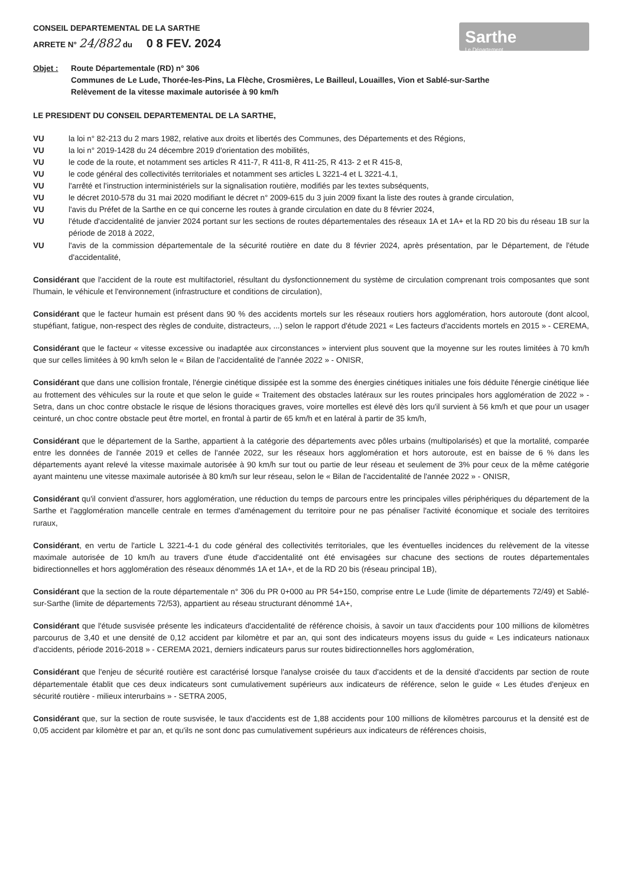CONSEIL DEPARTEMENTAL DE LA SARTHE
ARRETE N° 24/882 du 0 8 FEV. 2024
Sarthe
Le Département
Objet : Route Départementale (RD) n° 306
Communes de Le Lude, Thorée-les-Pins, La Flèche, Crosmières, Le Bailleul, Louailles, Vion et Sablé-sur-Sarthe
Relèvement de la vitesse maximale autorisée à 90 km/h
LE PRESIDENT DU CONSEIL DEPARTEMENTAL DE LA SARTHE,
VU la loi n° 82-213 du 2 mars 1982, relative aux droits et libertés des Communes, des Départements et des Régions,
VU la loi n° 2019-1428 du 24 décembre 2019 d'orientation des mobilités,
VU le code de la route, et notamment ses articles R 411-7, R 411-8, R 411-25, R 413- 2 et R 415-8,
VU le code général des collectivités territoriales et notamment ses articles L 3221-4 et L 3221-4.1,
VU l'arrêté et l'instruction interministériels sur la signalisation routière, modifiés par les textes subséquents,
VU le décret 2010-578 du 31 mai 2020 modifiant le décret n° 2009-615 du 3 juin 2009 fixant la liste des routes à grande circulation,
VU l'avis du Préfet de la Sarthe en ce qui concerne les routes à grande circulation en date du 8 février 2024,
VU l'étude d'accidentalité de janvier 2024 portant sur les sections de routes départementales des réseaux 1A et 1A+ et la RD 20 bis du réseau 1B sur la période de 2018 à 2022,
VU l'avis de la commission départementale de la sécurité routière en date du 8 février 2024, après présentation, par le Département, de l'étude d'accidentalité,
Considérant que l'accident de la route est multifactoriel, résultant du dysfonctionnement du système de circulation comprenant trois composantes que sont l'humain, le véhicule et l'environnement (infrastructure et conditions de circulation),
Considérant que le facteur humain est présent dans 90 % des accidents mortels sur les réseaux routiers hors agglomération, hors autoroute (dont alcool, stupéfiant, fatigue, non-respect des règles de conduite, distracteurs, ...) selon le rapport d'étude 2021 « Les facteurs d'accidents mortels en 2015 » - CEREMA,
Considérant que le facteur « vitesse excessive ou inadaptée aux circonstances » intervient plus souvent que la moyenne sur les routes limitées à 70 km/h que sur celles limitées à 90 km/h selon le « Bilan de l'accidentalité de l'année 2022 » - ONISR,
Considérant que dans une collision frontale, l'énergie cinétique dissipée est la somme des énergies cinétiques initiales une fois déduite l'énergie cinétique liée au frottement des véhicules sur la route et que selon le guide « Traitement des obstacles latéraux sur les routes principales hors agglomération de 2022 » - Setra, dans un choc contre obstacle le risque de lésions thoraciques graves, voire mortelles est élevé dès lors qu'il survient à 56 km/h et que pour un usager ceinturé, un choc contre obstacle peut être mortel, en frontal à partir de 65 km/h et en latéral à partir de 35 km/h,
Considérant que le département de la Sarthe, appartient à la catégorie des départements avec pôles urbains (multipolarisés) et que la mortalité, comparée entre les données de l'année 2019 et celles de l'année 2022, sur les réseaux hors agglomération et hors autoroute, est en baisse de 6 % dans les départements ayant relevé la vitesse maximale autorisée à 90 km/h sur tout ou partie de leur réseau et seulement de 3% pour ceux de la même catégorie ayant maintenu une vitesse maximale autorisée à 80 km/h sur leur réseau, selon le « Bilan de l'accidentalité de l'année 2022 » - ONISR,
Considérant qu'il convient d'assurer, hors agglomération, une réduction du temps de parcours entre les principales villes périphériques du département de la Sarthe et l'agglomération mancelle centrale en termes d'aménagement du territoire pour ne pas pénaliser l'activité économique et sociale des territoires ruraux,
Considérant, en vertu de l'article L 3221-4-1 du code général des collectivités territoriales, que les éventuelles incidences du relèvement de la vitesse maximale autorisée de 10 km/h au travers d'une étude d'accidentalité ont été envisagées sur chacune des sections de routes départementales bidirectionnelles et hors agglomération des réseaux dénommés 1A et 1A+, et de la RD 20 bis (réseau principal 1B),
Considérant que la section de la route départementale n° 306 du PR 0+000 au PR 54+150, comprise entre Le Lude (limite de départements 72/49) et Sablé-sur-Sarthe (limite de départements 72/53), appartient au réseau structurant dénommé 1A+,
Considérant que l'étude susvisée présente les indicateurs d'accidentalité de référence choisis, à savoir un taux d'accidents pour 100 millions de kilomètres parcourus de 3,40 et une densité de 0,12 accident par kilomètre et par an, qui sont des indicateurs moyens issus du guide « Les indicateurs nationaux d'accidents, période 2016-2018 » - CEREMA 2021, derniers indicateurs parus sur routes bidirectionnelles hors agglomération,
Considérant que l'enjeu de sécurité routière est caractérisé lorsque l'analyse croisée du taux d'accidents et de la densité d'accidents par section de route départementale établit que ces deux indicateurs sont cumulativement supérieurs aux indicateurs de référence, selon le guide « Les études d'enjeux en sécurité routière - milieux interurbains » - SETRA 2005,
Considérant que, sur la section de route susvisée, le taux d'accidents est de 1,88 accidents pour 100 millions de kilomètres parcourus et la densité est de 0,05 accident par kilomètre et par an, et qu'ils ne sont donc pas cumulativement supérieurs aux indicateurs de références choisis,